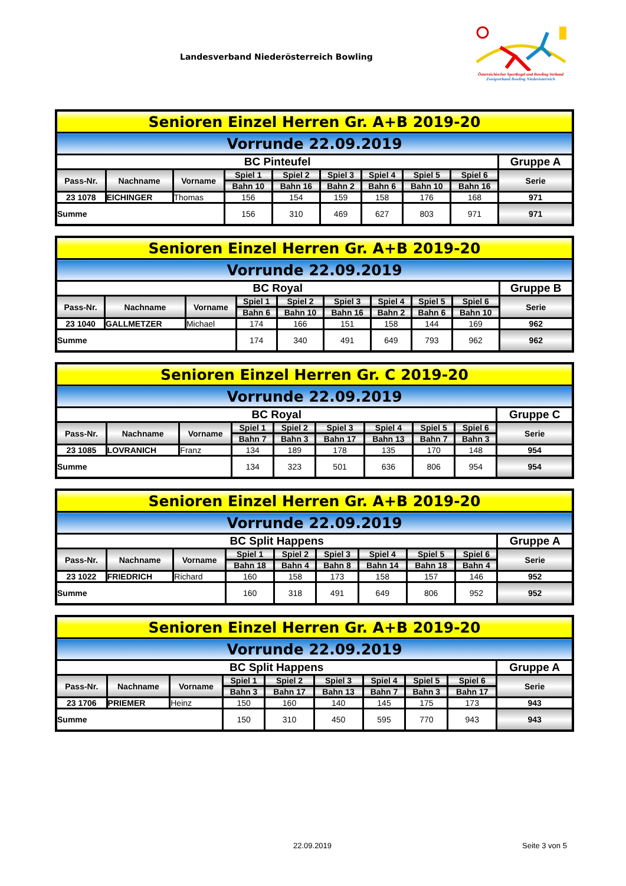Landesverband Niederösterreich Bowling
Österreichischer Sportkegel und Bowling Verband
Zweigverband Bowling Niederösterreich
| Senioren Einzel Herren Gr. A+B 2019-20 | | | | | | | | | |
| Vorrunde 22.09.2019 | | | | | | | | | |
| BC Pinteufel | | | | | | | | | Gruppe A |
| Pass-Nr. | Nachname | Vorname | Spiel 1 | Spiel 2 | Spiel 3 | Spiel 4 | Spiel 5 | Spiel 6 | Serie |
| | | | Bahn 10 | Bahn 16 | Bahn 2 | Bahn 6 | Bahn 10 | Bahn 16 | |
| 23 1078 | EICHINGER | Thomas | 156 | 154 | 159 | 158 | 176 | 168 | 971 |
| Summe | | | 156 | 310 | 469 | 627 | 803 | 971 | 971 |
| Senioren Einzel Herren Gr. A+B 2019-20 | | | | | | | | | |
| Vorrunde 22.09.2019 | | | | | | | | | |
| BC Royal | | | | | | | | | Gruppe B |
| Pass-Nr. | Nachname | Vorname | Spiel 1 | Spiel 2 | Spiel 3 | Spiel 4 | Spiel 5 | Spiel 6 | Serie |
| | | | Bahn 6 | Bahn 10 | Bahn 16 | Bahn 2 | Bahn 6 | Bahn 10 | |
| 23 1040 | GALLMETZER | Michael | 174 | 166 | 151 | 158 | 144 | 169 | 962 |
| Summe | | | 174 | 340 | 491 | 649 | 793 | 962 | 962 |
| Senioren Einzel Herren Gr. C 2019-20 | | | | | | | | | |
| Vorrunde 22.09.2019 | | | | | | | | | |
| BC Royal | | | | | | | | | Gruppe C |
| Pass-Nr. | Nachname | Vorname | Spiel 1 | Spiel 2 | Spiel 3 | Spiel 4 | Spiel 5 | Spiel 6 | Serie |
| | | | Bahn 7 | Bahn 3 | Bahn 17 | Bahn 13 | Bahn 7 | Bahn 3 | |
| 23 1085 | LOVRANICH | Franz | 134 | 189 | 178 | 135 | 170 | 148 | 954 |
| Summe | | | 134 | 323 | 501 | 636 | 806 | 954 | 954 |
| Senioren Einzel Herren Gr. A+B 2019-20 | | | | | | | | | |
| Vorrunde 22.09.2019 | | | | | | | | | |
| BC Split Happens | | | | | | | | | Gruppe A |
| Pass-Nr. | Nachname | Vorname | Spiel 1 | Spiel 2 | Spiel 3 | Spiel 4 | Spiel 5 | Spiel 6 | Serie |
| | | | Bahn 18 | Bahn 4 | Bahn 8 | Bahn 14 | Bahn 18 | Bahn 4 | |
| 23 1022 | FRIEDRICH | Richard | 160 | 158 | 173 | 158 | 157 | 146 | 952 |
| Summe | | | 160 | 318 | 491 | 649 | 806 | 952 | 952 |
| Senioren Einzel Herren Gr. A+B 2019-20 | | | | | | | | | |
| Vorrunde 22.09.2019 | | | | | | | | | |
| BC Split Happens | | | | | | | | | Gruppe A |
| Pass-Nr. | Nachname | Vorname | Spiel 1 | Spiel 2 | Spiel 3 | Spiel 4 | Spiel 5 | Spiel 6 | Serie |
| | | | Bahn 3 | Bahn 17 | Bahn 13 | Bahn 7 | Bahn 3 | Bahn 17 | |
| 23 1706 | PRIEMER | Heinz | 150 | 160 | 140 | 145 | 175 | 173 | 943 |
| Summe | | | 150 | 310 | 450 | 595 | 770 | 943 | 943 |
22.09.2019 Seite 3 von 5